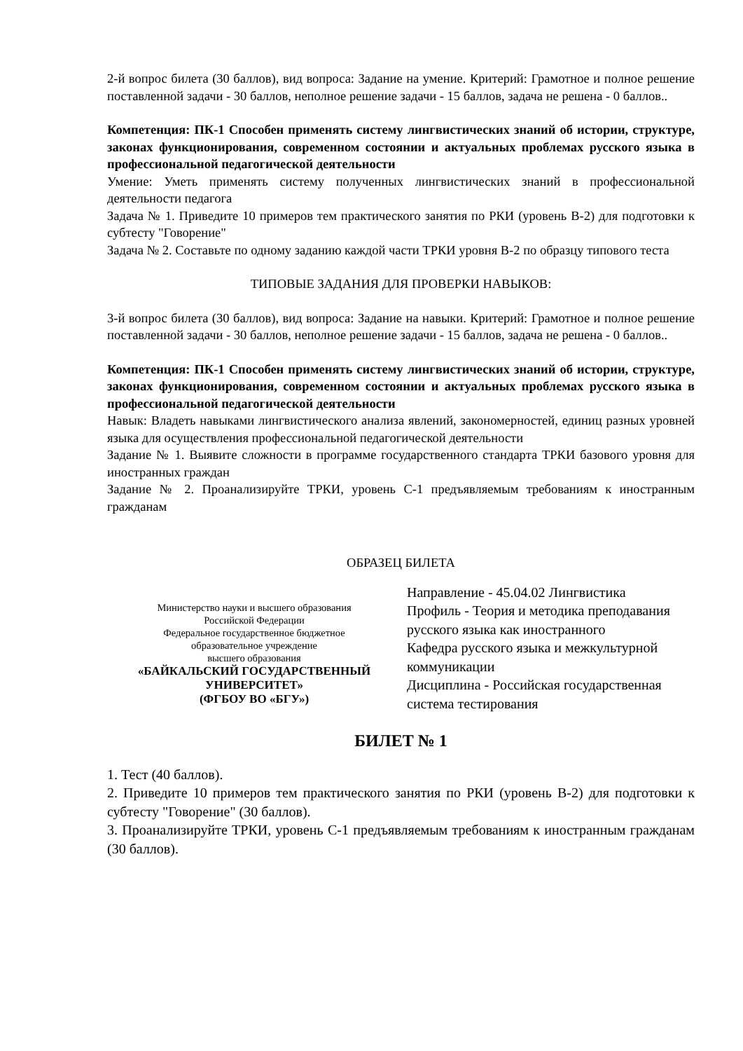2-й вопрос билета (30 баллов), вид вопроса: Задание на умение. Критерий: Грамотное и полное решение поставленной задачи - 30 баллов, неполное решение задачи - 15 баллов, задача не решена - 0 баллов..
Компетенция: ПК-1 Способен применять систему лингвистических знаний об истории, структуре, законах функционирования, современном состоянии и актуальных проблемах русского языка в профессиональной педагогической деятельности
Умение: Уметь применять систему полученных лингвистических знаний в профессиональной деятельности педагога
Задача № 1. Приведите 10 примеров тем практического занятия по РКИ (уровень В-2) для подготовки к субтесту "Говорение"
Задача № 2. Составьте по одному заданию каждой части ТРКИ уровня В-2 по образцу типового теста
ТИПОВЫЕ ЗАДАНИЯ ДЛЯ ПРОВЕРКИ НАВЫКОВ:
3-й вопрос билета (30 баллов), вид вопроса: Задание на навыки. Критерий: Грамотное и полное решение поставленной задачи - 30 баллов, неполное решение задачи - 15 баллов, задача не решена - 0 баллов..
Компетенция: ПК-1 Способен применять систему лингвистических знаний об истории, структуре, законах функционирования, современном состоянии и актуальных проблемах русского языка в профессиональной педагогической деятельности
Навык: Владеть навыками лингвистического анализа явлений, закономерностей, единиц разных уровней языка для осуществления профессиональной педагогической деятельности
Задание № 1. Выявите сложности в программе государственного стандарта ТРКИ базового уровня для иностранных граждан
Задание № 2. Проанализируйте ТРКИ, уровень С-1 предъявляемым требованиям к иностранным гражданам
ОБРАЗЕЦ БИЛЕТА
Министерство науки и высшего образования
Российской Федерации
Федеральное государственное бюджетное
образовательное учреждение
высшего образования
«БАЙКАЛЬСКИЙ ГОСУДАРСТВЕННЫЙ
УНИВЕРСИТЕТ»
(ФГБОУ ВО «БГУ»)
Направление - 45.04.02 Лингвистика
Профиль - Теория и методика преподавания русского языка как иностранного
Кафедра русского языка и межкультурной коммуникации
Дисциплина - Российская государственная система тестирования
БИЛЕТ № 1
1. Тест (40 баллов).
2. Приведите 10 примеров тем практического занятия по РКИ (уровень В-2) для подготовки к субтесту "Говорение" (30 баллов).
3. Проанализируйте ТРКИ, уровень С-1 предъявляемым требованиям к иностранным гражданам (30 баллов).